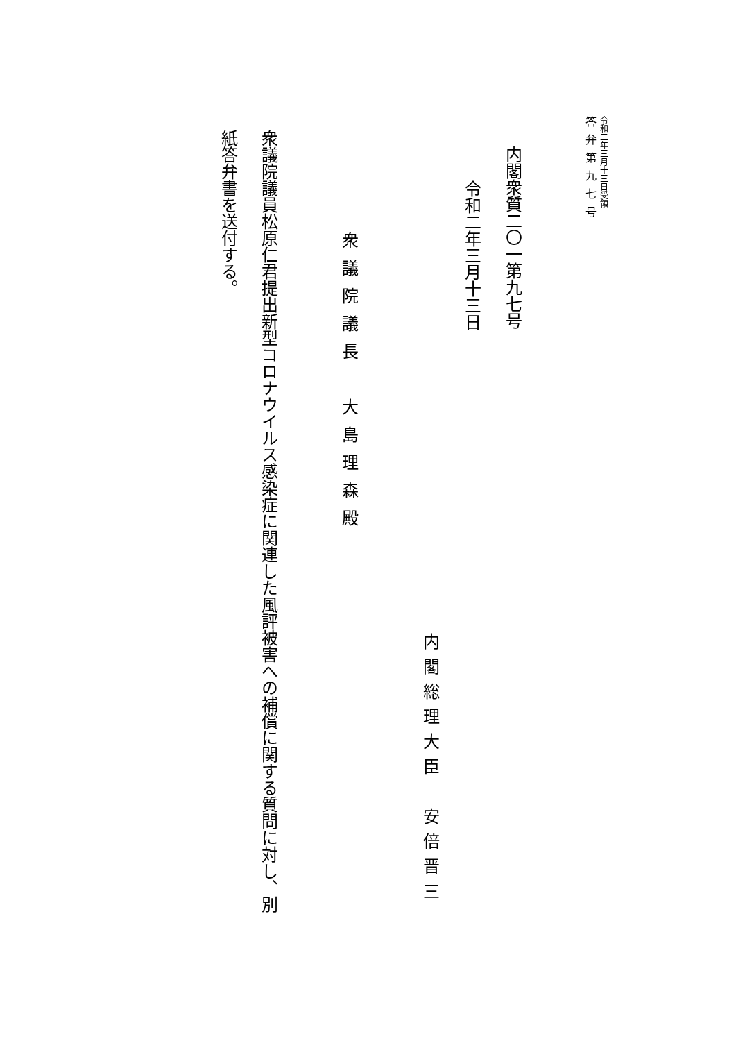令和二年三月十三日受領
答弁第九七号
内閣衆質二〇一第九七号
令和二年三月十三日
内閣総理大臣　安倍晋三
衆議院議長　大島理森殿
衆議院議員松原仁君提出新型コロナウイルス感染症に関連した風評被害への補償に関する質問に対し、別
紙答弁書を送付する。